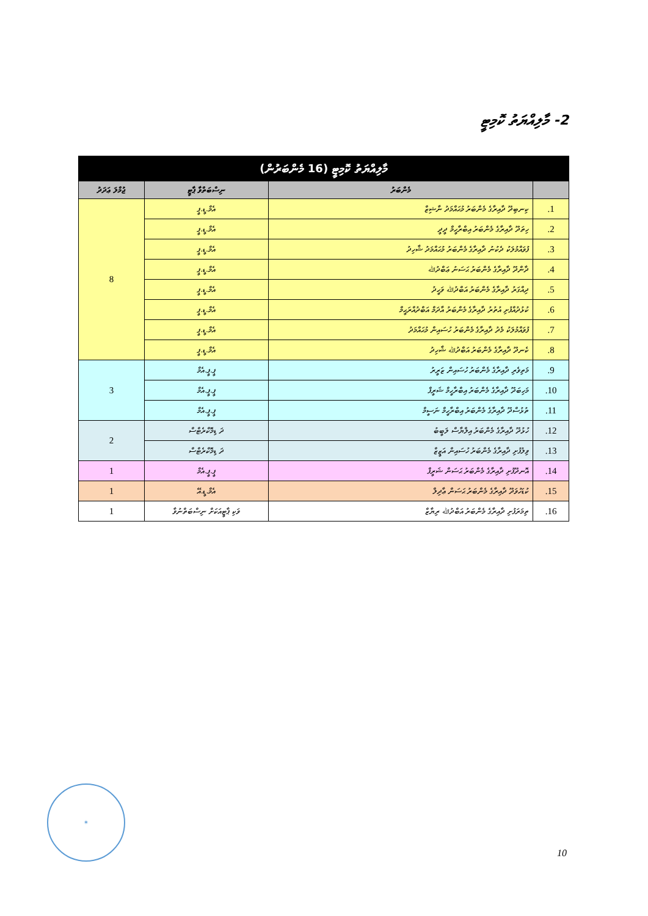2- މާލިއްޔަތު ކޮމިޓީ
| މާލިއްޔަތު ކޮމިޓީ (16 މެންބަރުން) | | | |
| --- | --- | --- | --- |
| | މެންބަރު | ނިސްބަތްވާ ޕާޓީ | ޖުމްލަ ޢަދަދު |
| 1. | ކިނބިދޫ ދާއިރާގެ މެންބަރު މުޙައްމަދު ނާޝިޒް | އެމް.ޑީ.ޕީ | 8 |
| 2. | ހިތަދޫ ދާއިރާގެ މެންބަރު އިބްރާހީމް ދީދީ | އެމް.ޑީ.ޕީ | |
| 3. | ފުވައްމުލަކު ދެކުނު ދާއިރާގެ މެންބަރު މުޙައްމަދު ޝާހިދު | އެމް.ޑީ.ޕީ | |
| 4. | ދާންދޫ ދާއިރާގެ މެންބަރު ޙަސަނު ޢަބްދުﷲ | އެމް.ޑީ.ޕީ | |
| 5. | ދިއްގަރު ދާއިރާގެ މެންބަރު އަބްދުﷲ ވަހީދު | އެމް.ޑީ.ޕީ | |
| 6. | ކުޅުދުއްފުށި އުތުރު ދާއިރާގެ މެންބަރު އާދަމް އަބްދުއްރަޙީމް | އެމް.ޑީ.ޕީ | |
| 7. | ފުވައްމުލަކު މެދު ދާއިރާގެ މެންބަރު ހުސައިން މުޙައްމަދު | އެމް.ޑީ.ޕީ | |
| 8. | ކެނދޫ ދާއިރާގެ މެންބަރު އަބްދުﷲ ޝާހިދު | އެމް.ޑީ.ޕީ | |
| 9. | މަތިވެރި ދާއިރާގެ މެންބަރު ހުސައިން ޒަރީރު | ޕީ.ޕީ.އެމް | 3 |
| 10. | މަހިބަދޫ ދާއިރާގެ މެންބަރު އިބްރާހީމް ޝަރީފް | ޕީ.ޕީ.އެމް | |
| 11. | ތުޅުސްދޫ ދާއިރާގެ މެންބަރު އިބްރާހީމް ނަސީމް | ޕީ.ޕީ.އެމް | |
| 12. | ހުޅުދޫ ދާއިރާގެ މެންބަރު އިލްޔާސް ލަބީބު | ދަ ޑިމޮކްރެޓްސް | 2 |
| 13. | ވިލުފުށި ދާއިރާގެ މެންބަރު ހުސައިން އަޒީޒް | ދަ ޑިމޮކްރެޓްސް | |
| 14. | އޮނދޫފުށި ދާއިރާގެ މެންބަރު ޙަސަން ޝަރީފް | ޕީ.ޕީ.އެމް | 1 |
| 15. | ކުޑަހުވަދޫ ދާއިރާގެ މެންބަރު ޙަސަން ޢާދިލް | އެމް.ޑީ.އޭ | 1 |
| 16. | ތިމަރަފުށި ދާއިރާގެ މެންބަރު އަބްދުﷲ ރިޔާޒް | ވަކި ޕާޓީއަކަށް ނިސްބަތްނުވާ | 1 |
✶
10